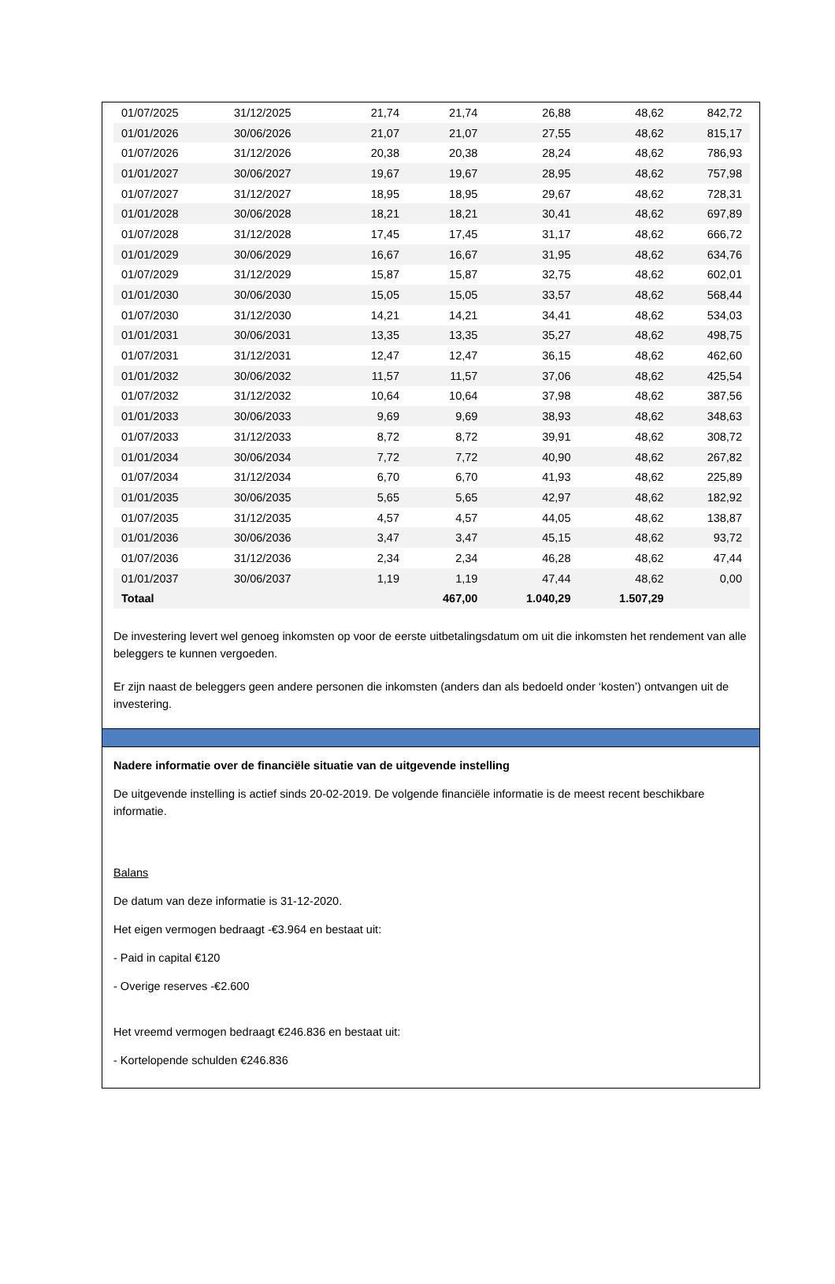| 01/07/2025 | 31/12/2025 | 21,74 | 21,74 | 26,88 | 48,62 | 842,72 |
| 01/01/2026 | 30/06/2026 | 21,07 | 21,07 | 27,55 | 48,62 | 815,17 |
| 01/07/2026 | 31/12/2026 | 20,38 | 20,38 | 28,24 | 48,62 | 786,93 |
| 01/01/2027 | 30/06/2027 | 19,67 | 19,67 | 28,95 | 48,62 | 757,98 |
| 01/07/2027 | 31/12/2027 | 18,95 | 18,95 | 29,67 | 48,62 | 728,31 |
| 01/01/2028 | 30/06/2028 | 18,21 | 18,21 | 30,41 | 48,62 | 697,89 |
| 01/07/2028 | 31/12/2028 | 17,45 | 17,45 | 31,17 | 48,62 | 666,72 |
| 01/01/2029 | 30/06/2029 | 16,67 | 16,67 | 31,95 | 48,62 | 634,76 |
| 01/07/2029 | 31/12/2029 | 15,87 | 15,87 | 32,75 | 48,62 | 602,01 |
| 01/01/2030 | 30/06/2030 | 15,05 | 15,05 | 33,57 | 48,62 | 568,44 |
| 01/07/2030 | 31/12/2030 | 14,21 | 14,21 | 34,41 | 48,62 | 534,03 |
| 01/01/2031 | 30/06/2031 | 13,35 | 13,35 | 35,27 | 48,62 | 498,75 |
| 01/07/2031 | 31/12/2031 | 12,47 | 12,47 | 36,15 | 48,62 | 462,60 |
| 01/01/2032 | 30/06/2032 | 11,57 | 11,57 | 37,06 | 48,62 | 425,54 |
| 01/07/2032 | 31/12/2032 | 10,64 | 10,64 | 37,98 | 48,62 | 387,56 |
| 01/01/2033 | 30/06/2033 | 9,69 | 9,69 | 38,93 | 48,62 | 348,63 |
| 01/07/2033 | 31/12/2033 | 8,72 | 8,72 | 39,91 | 48,62 | 308,72 |
| 01/01/2034 | 30/06/2034 | 7,72 | 7,72 | 40,90 | 48,62 | 267,82 |
| 01/07/2034 | 31/12/2034 | 6,70 | 6,70 | 41,93 | 48,62 | 225,89 |
| 01/01/2035 | 30/06/2035 | 5,65 | 5,65 | 42,97 | 48,62 | 182,92 |
| 01/07/2035 | 31/12/2035 | 4,57 | 4,57 | 44,05 | 48,62 | 138,87 |
| 01/01/2036 | 30/06/2036 | 3,47 | 3,47 | 45,15 | 48,62 | 93,72 |
| 01/07/2036 | 31/12/2036 | 2,34 | 2,34 | 46,28 | 48,62 | 47,44 |
| 01/01/2037 | 30/06/2037 | 1,19 | 1,19 | 47,44 | 48,62 | 0,00 |
| Totaal | | | 467,00 | 1.040,29 | 1.507,29 | |
De investering levert wel genoeg inkomsten op voor de eerste uitbetalingsdatum om uit die inkomsten het rendement van alle beleggers te kunnen vergoeden.
Er zijn naast de beleggers geen andere personen die inkomsten (anders dan als bedoeld onder ‘kosten’) ontvangen uit de investering.
Nadere informatie over de financiële situatie van de uitgevende instelling
De uitgevende instelling is actief sinds 20-02-2019. De volgende financiële informatie is de meest recent beschikbare informatie.
Balans
De datum van deze informatie is 31-12-2020.
Het eigen vermogen bedraagt -€3.964 en bestaat uit:
- Paid in capital €120
- Overige reserves -€2.600
Het vreemd vermogen bedraagt €246.836 en bestaat uit:
- Kortelopende schulden €246.836